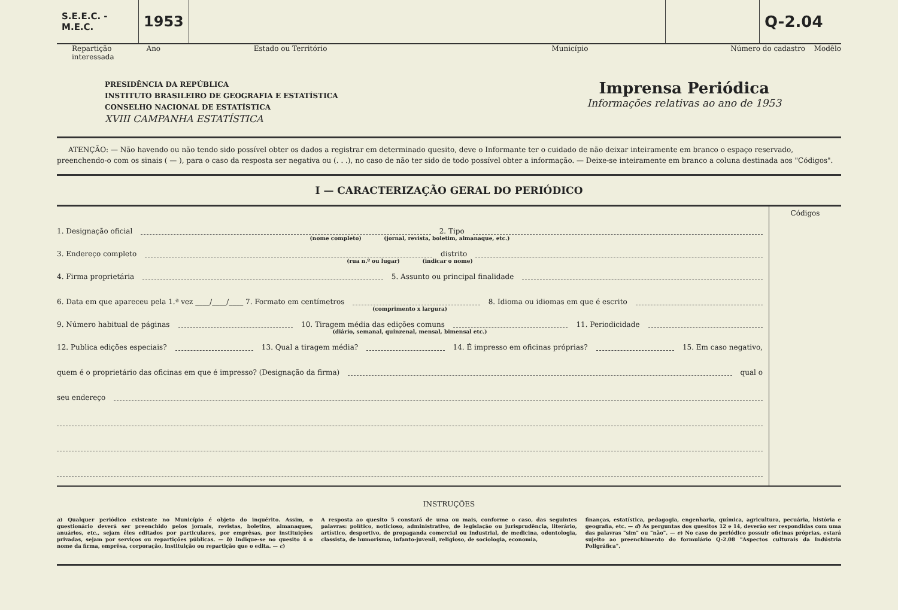S.E.E.C. - M.E.C.
1953
Q-2.04
Repartição interessada Ano Estado ou Território Município Número do cadastro Modêlo
PRESIDÊNCIA DA REPÚBLICA
INSTITUTO BRASILEIRO DE GEOGRAFIA E ESTATÍSTICA
CONSELHO NACIONAL DE ESTATÍSTICA
XVIII CAMPANHA ESTATÍSTICA
Imprensa Periódica
Informações relativas ao ano de 1953
ATENÇÃO: — Não havendo ou não tendo sido possível obter os dados a registrar em determinado quesito, deve o Informante ter o cuidado de não deixar inteiramente em branco o espaço reservado, preenchendo-o com os sinais ( — ), para o caso da resposta ser negativa ou (. . .), no caso de não ter sido de todo possível obter a informação. — Deixe-se inteiramente em branco a coluna destinada aos "Códigos".
I — CARACTERIZAÇÃO GERAL DO PERIÓDICO
1. Designação oficial 2. Tipo
(nome completo) (jornal, revista, boletim, almanaque, etc.)
3. Endereço completo distrito
(rua n.º ou lugar) (indicar o nome)
4. Firma proprietária 5. Assunto ou principal finalidade
6. Data em que apareceu pela 1.ª vez ____/____/____ 7. Formato em centímetros 8. Idioma ou idiomas em que é escrito
(comprimento x largura)
9. Número habitual de páginas 10. Tiragem média das edições comuns 11. Periodicidade
(diário, semanal, quinzenal, mensal, bimensal etc.)
12. Publica edições especiais? 13. Qual a tiragem média? 14. É impresso em oficinas próprias? 15. Em caso negativo,
quem é o proprietário das oficinas em que é impresso? (Designação da firma) qual o
seu endereço
Códigos
INSTRUÇÕES
a) Qualquer periódico existente no Município é objeto do inquérito. Assim, o questionário deverá ser preenchido pelos jornais, revistas, boletins, almanaques, anuários, etc., sejam êles editados por particulares, por emprêsas, por instituições privadas, sejam por serviços ou repartições públicas. — b) Indique-se no quesito 4 o nome da firma, emprêsa, corporação, instituição ou repartição que o edita. — c)
A resposta ao quesito 5 constará de uma ou mais, conforme o caso, das seguintes palavras: político, noticioso, administrativo, de legislação ou jurisprudência, literário, artístico, desportivo, de propaganda comercial ou industrial, de medicina, odontologia, classista, de humorismo, infanto-juvenil, religioso, de sociologia, economia,
finanças, estatística, pedagogia, engenharia, química, agricultura, pecuária, história e geografia, etc. — d) As perguntas dos quesitos 12 e 14, deverão ser respondidas com uma das palavras "sim" ou "não". — e) No caso do periódico possuir oficinas próprias, estará sujeito ao preenchimento do formulário Q-2.08 "Aspectos culturais da Indústria Poligráfica".